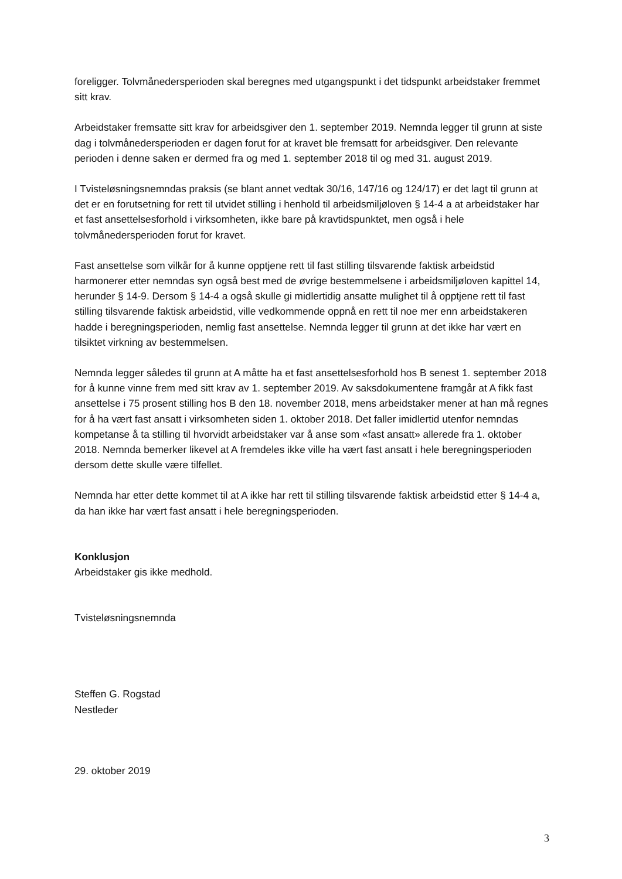foreligger. Tolvmånedersperioden skal beregnes med utgangspunkt i det tidspunkt arbeidstaker fremmet sitt krav.
Arbeidstaker fremsatte sitt krav for arbeidsgiver den 1. september 2019. Nemnda legger til grunn at siste dag i tolvmånedersperioden er dagen forut for at kravet ble fremsatt for arbeidsgiver. Den relevante perioden i denne saken er dermed fra og med 1. september 2018 til og med 31. august 2019.
I Tvisteløsningsnemndas praksis (se blant annet vedtak 30/16, 147/16 og 124/17) er det lagt til grunn at det er en forutsetning for rett til utvidet stilling i henhold til arbeidsmiljøloven § 14-4 a at arbeidstaker har et fast ansettelsesforhold i virksomheten, ikke bare på kravtidspunktet, men også i hele tolvmånedersperioden forut for kravet.
Fast ansettelse som vilkår for å kunne opptjene rett til fast stilling tilsvarende faktisk arbeidstid harmonerer etter nemndas syn også best med de øvrige bestemmelsene i arbeidsmiljøloven kapittel 14, herunder § 14-9. Dersom § 14-4 a også skulle gi midlertidig ansatte mulighet til å opptjene rett til fast stilling tilsvarende faktisk arbeidstid, ville vedkommende oppnå en rett til noe mer enn arbeidstakeren hadde i beregningsperioden, nemlig fast ansettelse. Nemnda legger til grunn at det ikke har vært en tilsiktet virkning av bestemmelsen.
Nemnda legger således til grunn at A måtte ha et fast ansettelsesforhold hos B senest 1. september 2018 for å kunne vinne frem med sitt krav av 1. september 2019. Av saksdokumentene framgår at A fikk fast ansettelse i 75 prosent stilling hos B den 18. november 2018, mens arbeidstaker mener at han må regnes for å ha vært fast ansatt i virksomheten siden 1. oktober 2018. Det faller imidlertid utenfor nemndas kompetanse å ta stilling til hvorvidt arbeidstaker var å anse som «fast ansatt» allerede fra 1. oktober 2018. Nemnda bemerker likevel at A fremdeles ikke ville ha vært fast ansatt i hele beregningsperioden dersom dette skulle være tilfellet.
Nemnda har etter dette kommet til at A ikke har rett til stilling tilsvarende faktisk arbeidstid etter § 14-4 a, da han ikke har vært fast ansatt i hele beregningsperioden.
Konklusjon
Arbeidstaker gis ikke medhold.
Tvisteløsningsnemnda
Steffen G. Rogstad
Nestleder
29. oktober 2019
3